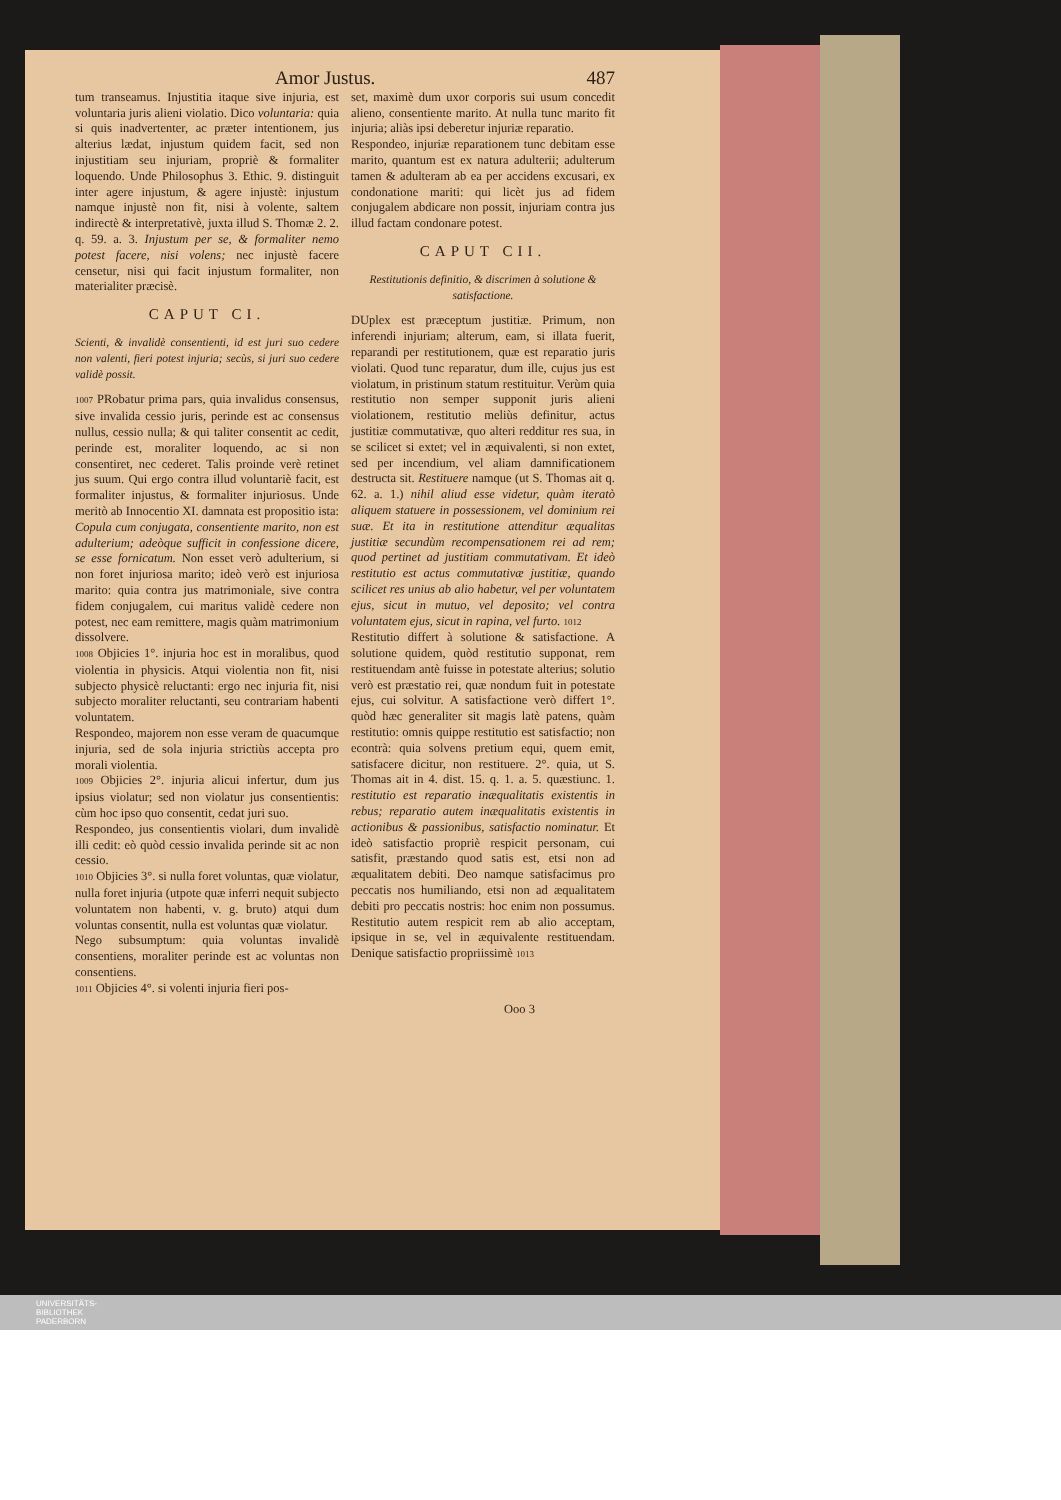Amor Justus. 487
tum transeamus. Injustitia itaque sive injuria, est voluntaria juris alieni violatio. Dico voluntaria: quia si quis inadvertenter, ac præter intentionem, jus alterius lædat, injustum quidem facit, sed non injustitiam seu injuriam, propriè & formaliter loquendo. Unde Philosophus 3. Ethic. 9. distinguit inter agere injustum, & agere injustè: injustum namque injustè non fit, nisi à volente, saltem indirectè & interpretativè, juxta illud S. Thomæ 2. 2. q. 59. a. 3. Injustum per se, & formaliter nemo potest facere, nisi volens; nec injustè facere censetur, nisi qui facit injustum formaliter, non materialiter præcisè.
CAPUT CI.
Scienti, & invalidè consentienti, id est juri suo cedere non valenti, fieri potest injuria; secùs, si juri suo cedere validè possit.
1007 PRobatur prima pars, quia invalidus consensus, sive invalida cessio juris, perinde est ac consensus nullus, cessio nulla; & qui taliter consentit ac cedit, perinde est, moraliter loquendo, ac si non consentiret, nec cederet. Talis proinde verè retinet jus suum. Qui ergo contra illud voluntariè facit, est formaliter injustus, & formaliter injuriosus. Unde meritò ab Innocentio XI. damnata est propositio ista: Copula cum conjugata, consentiente marito, non est adulterium; adeòque sufficit in confessione dicere, se esse fornicatum. Non esset verò adulterium, si non foret injuriosa marito; ideò verò est injuriosa marito: quia contra jus matrimoniale, sive contra fidem conjugalem, cui maritus validè cedere non potest, nec eam remittere, magis quàm matrimonium dissolvere.
1008 Objicies 1°. injuria hoc est in moralibus, quod violentia in physicis. Atqui violentia non fit, nisi subjecto physicè reluctanti: ergo nec injuria fit, nisi subjecto moraliter reluctanti, seu contrariam habenti voluntatem.
Respondeo, majorem non esse veram de quacumque injuria, sed de sola injuria strictiùs accepta pro morali violentia.
1009 Objicies 2°. injuria alicui infertur, dum jus ipsius violatur; sed non violatur jus consentientis: cùm hoc ipso quo consentit, cedat juri suo.
Respondeo, jus consentientis violari, dum invalidè illi cedit: eò quòd cessio invalida perinde sit ac non cessio.
1010 Objicies 3°. si nulla foret voluntas, quæ violatur, nulla foret injuria (utpote quæ inferri nequit subjecto voluntatem non habenti, v. g. bruto) atqui dum voluntas consentit, nulla est voluntas quæ violatur.
Nego subsumptum: quia voluntas invalidè consentiens, moraliter perinde est ac voluntas non consentiens.
1011 Objicies 4°. si volenti injuria fieri pos-
set, maximè dum uxor corporis sui usum concedit alieno, consentiente marito. At nulla tunc marito fit injuria; aliàs ipsi deberetur injuriæ reparatio.
Respondeo, injuriæ reparationem tunc debitam esse marito, quantum est ex natura adulterii; adulterum tamen & adulteram ab ea per accidens excusari, ex condonatione mariti: qui licèt jus ad fidem conjugalem abdicare non possit, injuriam contra jus illud factam condonare potest.
CAPUT CII.
Restitutionis definitio, & discrimen à solutione & satisfactione.
DUplex est præceptum justitiæ. Primum, non inferendi injuriam; alterum, eam, si illata fuerit, reparandi per restitutionem, quæ est reparatio juris violati. Quod tunc reparatur, dum ille, cujus jus est violatum, in pristinum statum restituitur. Verùm quia restitutio non semper supponit juris alieni violationem, restitutio meliùs definitur, actus justitiæ commutativæ, quo alteri redditur res sua, in se scilicet si extet; vel in æquivalenti, si non extet, sed per incendium, vel aliam damnificationem destructa sit. Restituere namque (ut S. Thomas ait q. 62. a. 1.) nihil aliud esse videtur, quàm iteratò aliquem statuere in possessionem, vel dominium rei suæ. Et ita in restitutione attenditur æqualitas justitiæ secundùm recompensationem rei ad rem; quod pertinet ad justitiam commutativam. Et ideò restitutio est actus commutativæ justitiæ, quando scilicet res unius ab alio habetur, vel per voluntatem ejus, sicut in mutuo, vel deposito; vel contra voluntatem ejus, sicut in rapina, vel furto. 1012
Restitutio differt à solutione & satisfactione. A solutione quidem, quòd restitutio supponat, rem restituendam antè fuisse in potestate alterius; solutio verò est præstatio rei, quæ nondum fuit in potestate ejus, cui solvitur. A satisfactione verò differt 1°. quòd hæc generaliter sit magis latè patens, quàm restitutio: omnis quippe restitutio est satisfactio; non econtrà: quia solvens pretium equi, quem emit, satisfacere dicitur, non restituere. 2°. quia, ut S. Thomas ait in 4. dist. 15. q. 1. a. 5. quæstiunc. 1. restitutio est reparatio inæqualitatis existentis in rebus; reparatio autem inæqualitatis existentis in actionibus & passionibus, satisfactio nominatur. Et ideò satisfactio propriè respicit personam, cui satisfit, præstando quod satis est, etsi non ad æqualitatem debiti. Deo namque satisfacimus pro peccatis nos humiliando, etsi non ad æqualitatem debiti pro peccatis nostris: hoc enim non possumus. Restitutio autem respicit rem ab alio acceptam, ipsique in se, vel in æquivalente restituendam. Denique satisfactio propriissimè 1013
Ooo 3
UNIVERSITÄTS-
BIBLIOTHEK
PADERBORN